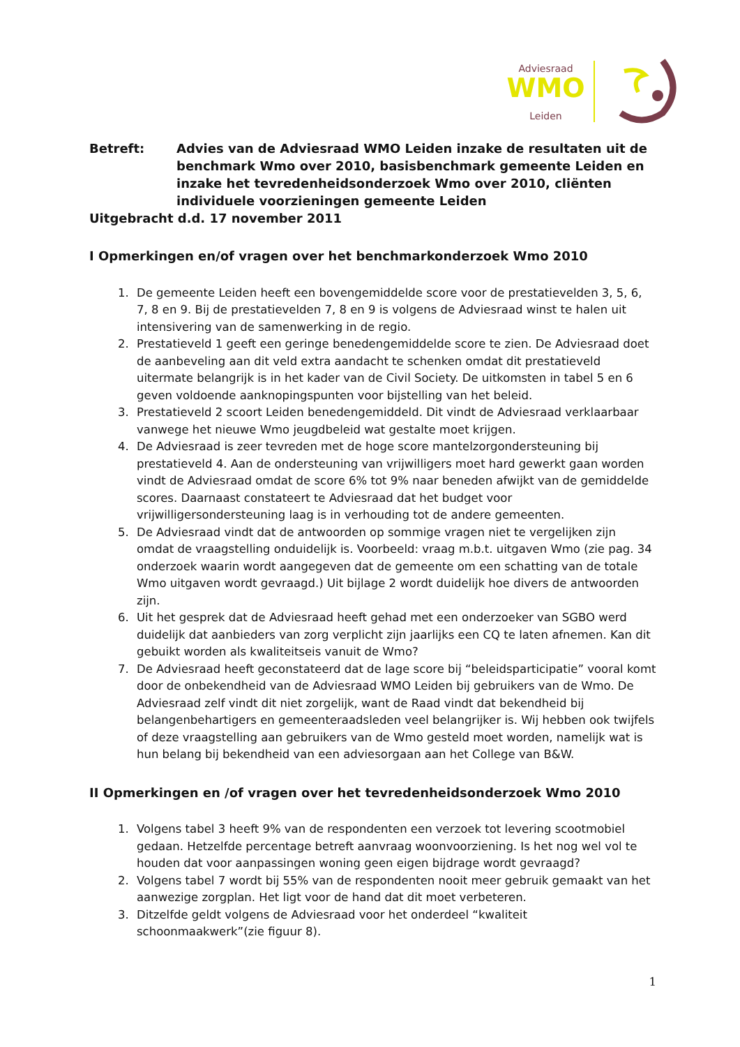Adviesraad
WMO
Leiden
Betreft: Advies van de Adviesraad WMO Leiden inzake de resultaten uit de benchmark Wmo over 2010, basisbenchmark gemeente Leiden en inzake het tevredenheidsonderzoek Wmo over 2010, cliënten individuele voorzieningen gemeente Leiden
Uitgebracht d.d. 17 november 2011
I Opmerkingen en/of vragen over het benchmarkonderzoek Wmo 2010
1. De gemeente Leiden heeft een bovengemiddelde score voor de prestatievelden 3, 5, 6, 7, 8 en 9. Bij de prestatievelden 7, 8 en 9 is volgens de Adviesraad winst te halen uit intensivering van de samenwerking in de regio.
2. Prestatieveld 1 geeft een geringe benedengemiddelde score te zien. De Adviesraad doet de aanbeveling aan dit veld extra aandacht te schenken omdat dit prestatieveld uitermate belangrijk is in het kader van de Civil Society. De uitkomsten in tabel 5 en 6 geven voldoende aanknopingspunten voor bijstelling van het beleid.
3. Prestatieveld 2 scoort Leiden benedengemiddeld. Dit vindt de Adviesraad verklaarbaar vanwege het nieuwe Wmo jeugdbeleid wat gestalte moet krijgen.
4. De Adviesraad is zeer tevreden met de hoge score mantelzorgondersteuning bij prestatieveld 4. Aan de ondersteuning van vrijwilligers moet hard gewerkt gaan worden vindt de Adviesraad omdat de score 6% tot 9% naar beneden afwijkt van de gemiddelde scores. Daarnaast constateert te Adviesraad dat het budget voor vrijwilligersondersteuning laag is in verhouding tot de andere gemeenten.
5. De Adviesraad vindt dat de antwoorden op sommige vragen niet te vergelijken zijn omdat de vraagstelling onduidelijk is. Voorbeeld: vraag m.b.t. uitgaven Wmo (zie pag. 34 onderzoek waarin wordt aangegeven dat de gemeente om een schatting van de totale Wmo uitgaven wordt gevraagd.) Uit bijlage 2 wordt duidelijk hoe divers de antwoorden zijn.
6. Uit het gesprek dat de Adviesraad heeft gehad met een onderzoeker van SGBO werd duidelijk dat aanbieders van zorg verplicht zijn jaarlijks een CQ te laten afnemen. Kan dit gebuikt worden als kwaliteitseis vanuit de Wmo?
7. De Adviesraad heeft geconstateerd dat de lage score bij “beleidsparticipatie” vooral komt door de onbekendheid van de Adviesraad WMO Leiden bij gebruikers van de Wmo. De Adviesraad zelf vindt dit niet zorgelijk, want de Raad vindt dat bekendheid bij belangenbehartigers en gemeenteraadsleden veel belangrijker is. Wij hebben ook twijfels of deze vraagstelling aan gebruikers van de Wmo gesteld moet worden, namelijk wat is hun belang bij bekendheid van een adviesorgaan aan het College van B&W.
II Opmerkingen en /of vragen over het tevredenheidsonderzoek Wmo 2010
1. Volgens tabel 3 heeft 9% van de respondenten een verzoek tot levering scootmobiel gedaan. Hetzelfde percentage betreft aanvraag woonvoorziening. Is het nog wel vol te houden dat voor aanpassingen woning geen eigen bijdrage wordt gevraagd?
2. Volgens tabel 7 wordt bij 55% van de respondenten nooit meer gebruik gemaakt van het aanwezige zorgplan. Het ligt voor de hand dat dit moet verbeteren.
3. Ditzelfde geldt volgens de Adviesraad voor het onderdeel “kwaliteit schoonmaakwerk”(zie figuur 8).
1